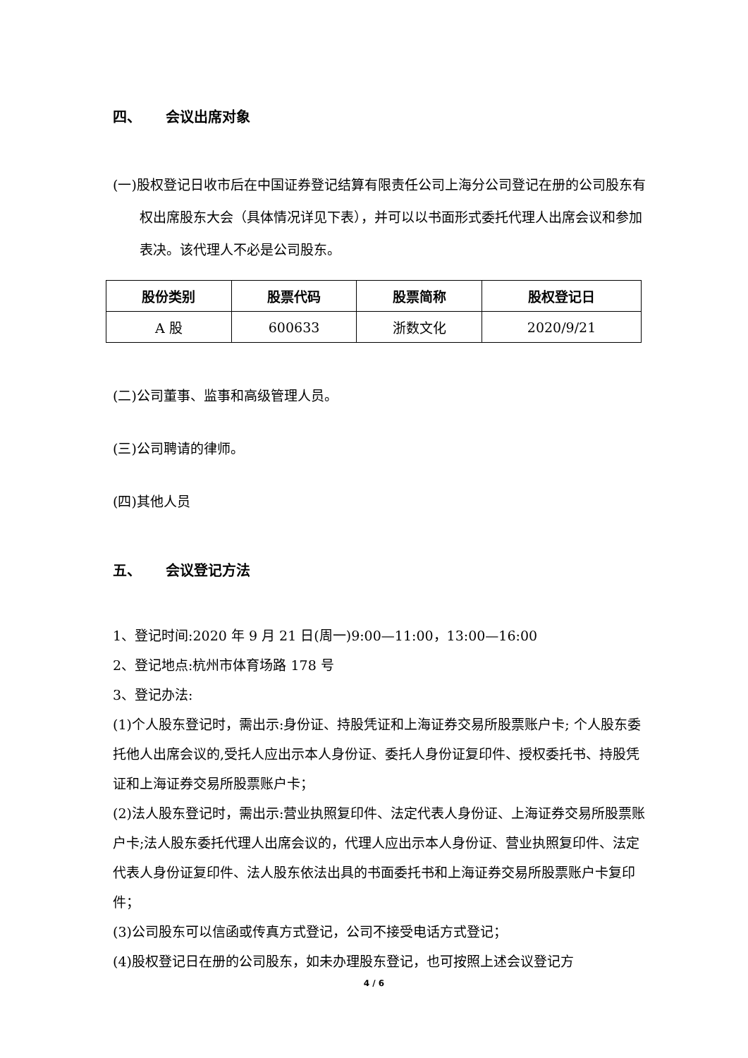四、 会议出席对象
(一)股权登记日收市后在中国证券登记结算有限责任公司上海分公司登记在册的公司股东有权出席股东大会（具体情况详见下表），并可以以书面形式委托代理人出席会议和参加表决。该代理人不必是公司股东。
| 股份类别 | 股票代码 | 股票简称 | 股权登记日 |
| --- | --- | --- | --- |
| A 股 | 600633 | 浙数文化 | 2020/9/21 |
(二)公司董事、监事和高级管理人员。
(三)公司聘请的律师。
(四)其他人员
五、 会议登记方法
1、登记时间:2020 年 9 月 21 日(周一)9:00—11:00，13:00—16:00
2、登记地点:杭州市体育场路 178 号
3、登记办法:
(1)个人股东登记时，需出示:身份证、持股凭证和上海证券交易所股票账户卡; 个人股东委托他人出席会议的,受托人应出示本人身份证、委托人身份证复印件、授权委托书、持股凭证和上海证券交易所股票账户卡；
(2)法人股东登记时，需出示:营业执照复印件、法定代表人身份证、上海证券交易所股票账户卡;法人股东委托代理人出席会议的，代理人应出示本人身份证、营业执照复印件、法定代表人身份证复印件、法人股东依法出具的书面委托书和上海证券交易所股票账户卡复印件；
(3)公司股东可以信函或传真方式登记，公司不接受电话方式登记；
(4)股权登记日在册的公司股东，如未办理股东登记，也可按照上述会议登记方
4 / 6